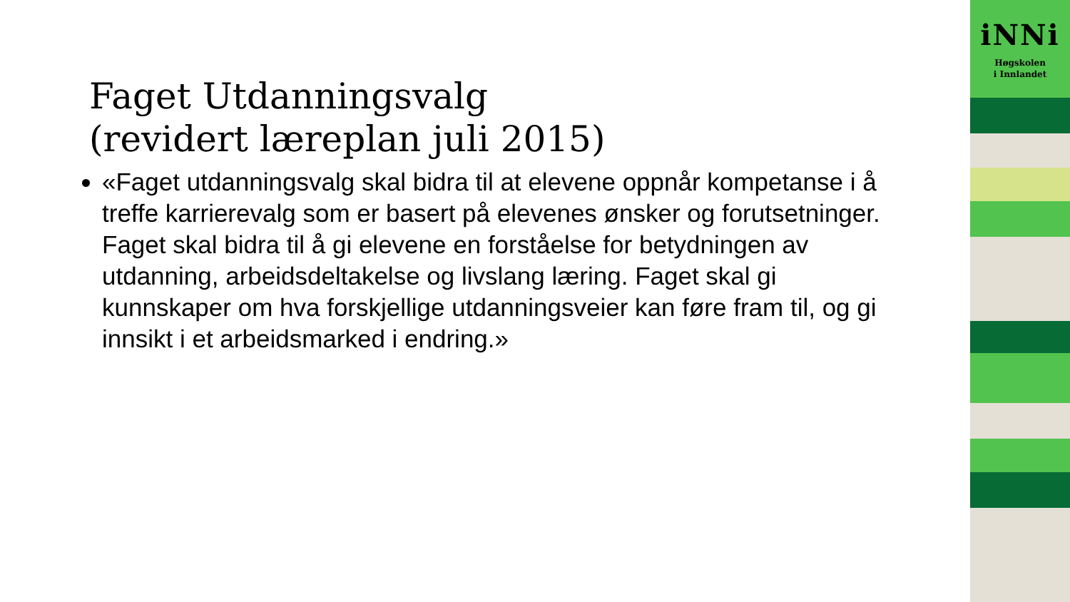Faget Utdanningsvalg
(revidert læreplan juli 2015)
«Faget utdanningsvalg skal bidra til at elevene oppnår kompetanse i å treffe karrierevalg som er basert på elevenes ønsker og forutsetninger. Faget skal bidra til å gi elevene en forståelse for betydningen av utdanning, arbeidsdeltakelse og livslang læring. Faget skal gi kunnskaper om hva forskjellige utdanningsveier kan føre fram til, og gi innsikt i et arbeidsmarked i endring.»
iNNi
Høgskolen
i Innlandet